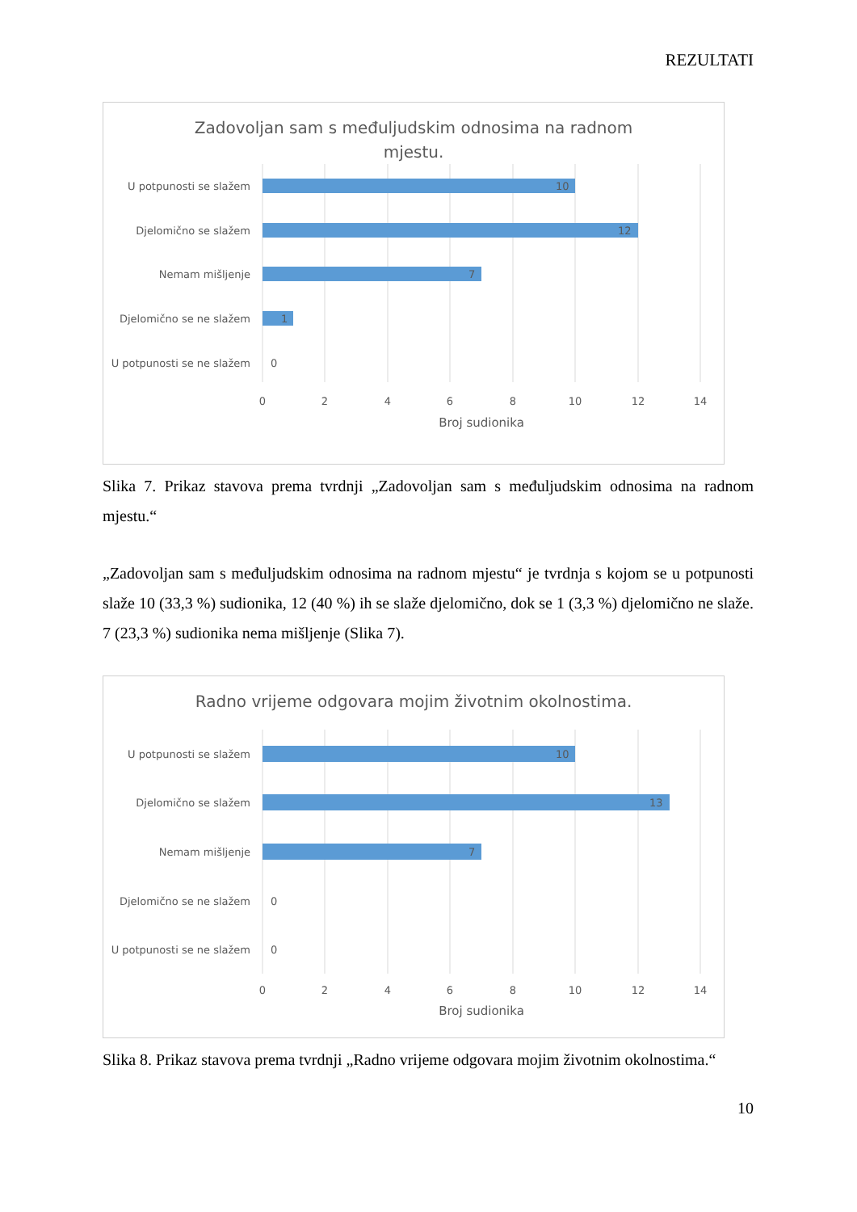REZULTATI
Zadovoljan sam s međuljudskim odnosima na radnom mjestu.
U potpunosti se slažem
Djelomično se slažem
Nemam mišljenje
Djelomično se ne slažem
U potpunosti se ne slažem
10
12
7
1
0
0
2
4
6
8
10
12
14
Broj sudionika
Slika 7. Prikaz stavova prema tvrdnji „Zadovoljan sam s međuljudskim odnosima na radnom mjestu.“
„Zadovoljan sam s međuljudskim odnosima na radnom mjestu“ je tvrdnja s kojom se u potpunosti slaže 10 (33,3 %) sudionika, 12 (40 %) ih se slaže djelomično, dok se 1 (3,3 %) djelomično ne slaže. 7 (23,3 %) sudionika nema mišljenje (Slika 7).
Radno vrijeme odgovara mojim životnim okolnostima.
U potpunosti se slažem
Djelomično se slažem
Nemam mišljenje
Djelomično se ne slažem
U potpunosti se ne slažem
10
13
7
0
0
0
2
4
6
8
10
12
14
Broj sudionika
Slika 8. Prikaz stavova prema tvrdnji „Radno vrijeme odgovara mojim životnim okolnostima.“
10